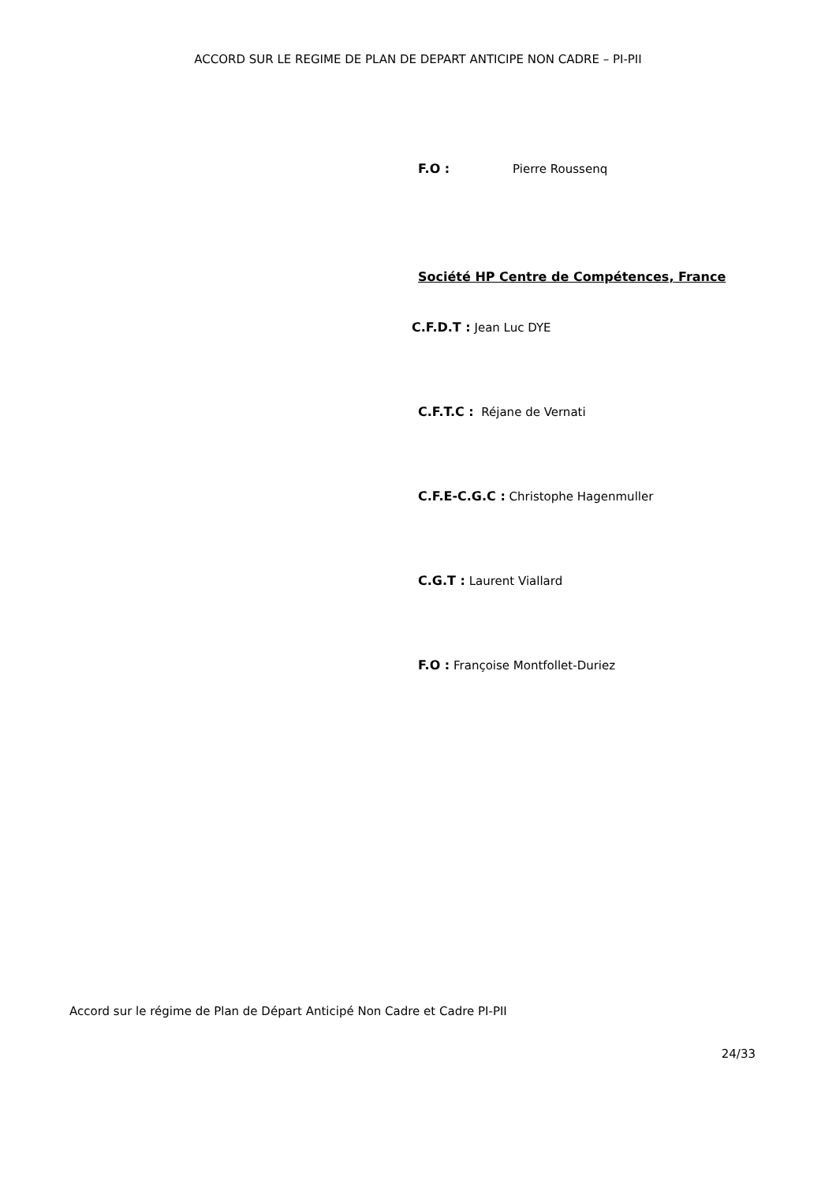ACCORD SUR LE REGIME DE PLAN DE DEPART ANTICIPE NON CADRE – PI-PII
F.O : Pierre Roussenq
Société HP Centre de Compétences, France
C.F.D.T : Jean Luc DYE
C.F.T.C : Réjane de Vernati
C.F.E-C.G.C : Christophe Hagenmuller
C.G.T : Laurent Viallard
F.O : Françoise Montfollet-Duriez
Accord sur le régime de Plan de Départ Anticipé Non Cadre et Cadre PI-PII
24/33